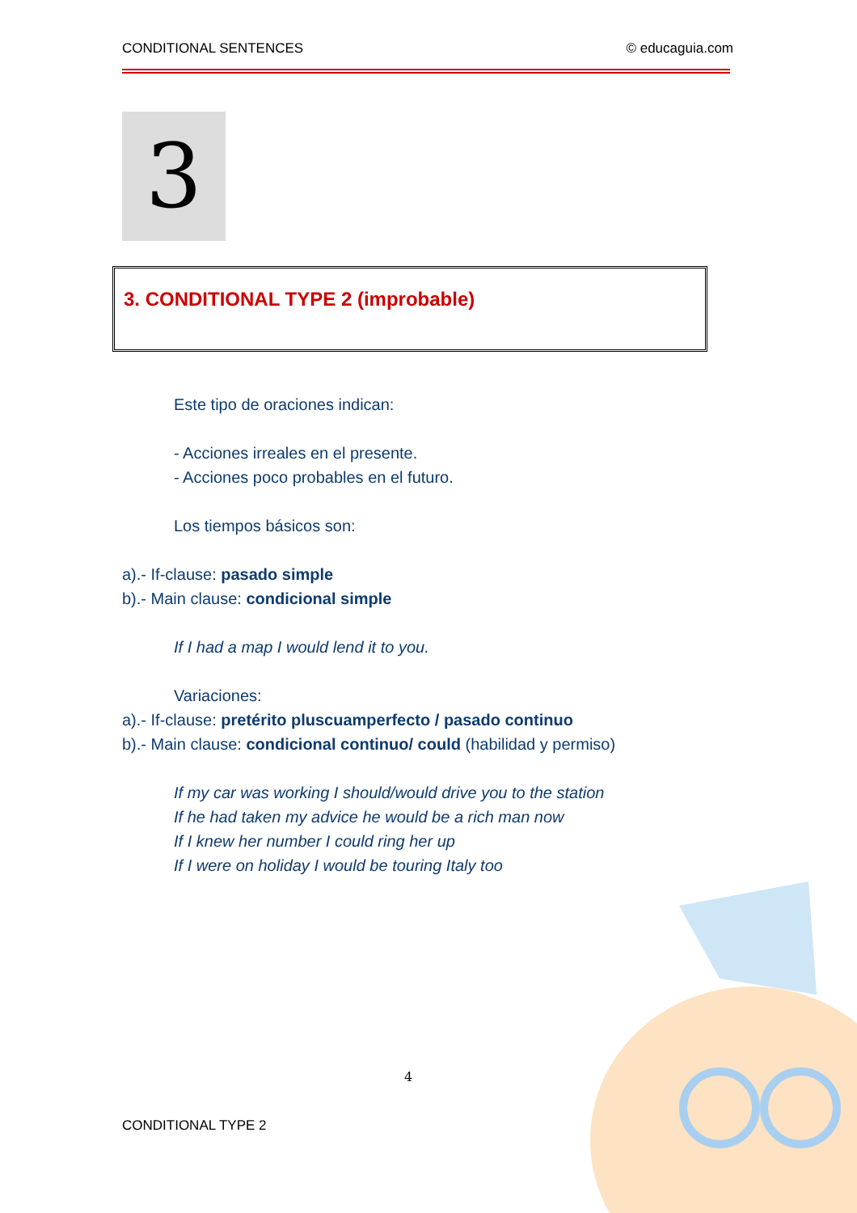CONDITIONAL SENTENCES © educaguia.com
3
3. CONDITIONAL TYPE 2 (improbable)
Este tipo de oraciones indican:
- Acciones irreales en el presente.
- Acciones poco probables en el futuro.
Los tiempos básicos son:
a).- If-clause: pasado simple
b).- Main clause: condicional simple
If I had a map I would lend it to you.
Variaciones:
a).- If-clause: pretérito pluscuamperfecto / pasado continuo
b).- Main clause: condicional continuo/ could (habilidad y permiso)
If my car was working I should/would drive you to the station
If he had taken my advice he would be a rich man now
If I knew her number I could ring her up
If I were on holiday I would be touring Italy too
4
CONDITIONAL TYPE 2